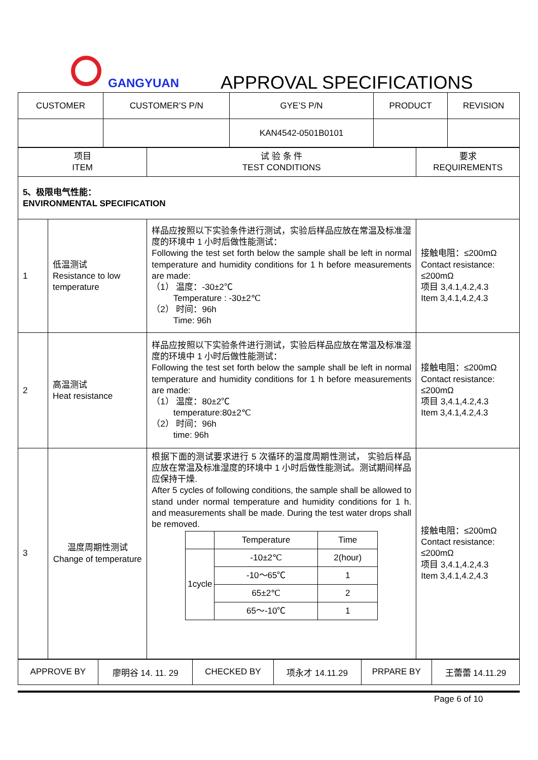GANGYUAN APPROVAL SPECIFICATIONS
| CUSTOMER | CUSTOMER’S P/N | GYE’S P/N | PRODUCT | REVISION |
| --- | --- | --- | --- | --- |
| | | KAN4542-0501B0101 | | |
| 项目 ITEM | | 试 验 条 件 TEST CONDITIONS | 要求 REQUIREMENTS |
| 5、极限电气性能： ENVIRONMENTAL SPECIFICATION | | | |
| 1 | 低温测试 Resistance to low temperature | 样品应按照以下实验条件进行测试，实验后样品应放在常温及标准湿度的环境中 1 小时后做性能测试： Following the test set forth below the sample shall be left in normal temperature and humidity conditions for 1 h before measurements are made: （1） 温度：-30±2℃ Temperature : -30±2℃ （2） 时间：96h Time: 96h | 接触电阻：≤200mΩ Contact resistance: ≤200mΩ 项目 3,4.1,4.2,4.3 Item 3,4.1,4.2,4.3 |
| 2 | 高温测试 Heat resistance | 样品应按照以下实验条件进行测试，实验后样品应放在常温及标准湿度的环境中 1 小时后做性能测试： Following the test set forth below the sample shall be left in normal temperature and humidity conditions for 1 h before measurements are made: （1） 温度：80±2℃ temperature:80±2℃ （2） 时间：96h time: 96h | 接触电阻：≤200mΩ Contact resistance: ≤200mΩ 项目 3,4.1,4.2,4.3 Item 3,4.1,4.2,4.3 |
| 3 | 温度周期性测试 Change of temperature | 根据下面的测试要求进行 5 次循环的温度周期性测试， 实验后样品应放在常温及标准湿度的环境中 1 小时后做性能测试。测试期间样品应保持干燥. After 5 cycles of following conditions, the sample shall be allowed to stand under normal temperature and humidity conditions for 1 h. and measurements shall be made. During the test water drops shall be removed. / / Temperature / Time / / 1cycle / -10±2℃ / 2(hour) / / / -10～65℃ / 1 / / / 65±2℃ / 2 / / / 65～-10℃ / 1 / | 接触电阻：≤200mΩ Contact resistance: ≤200mΩ 项目 3,4.1,4.2,4.3 Item 3,4.1,4.2,4.3 |
| APPROVE BY | 廖明谷 14. 11. 29 | CHECKED BY | 项永才 14.11.29 | PRPARE BY | 王蕾蕾 14.11.29 |
Page 6 of 10